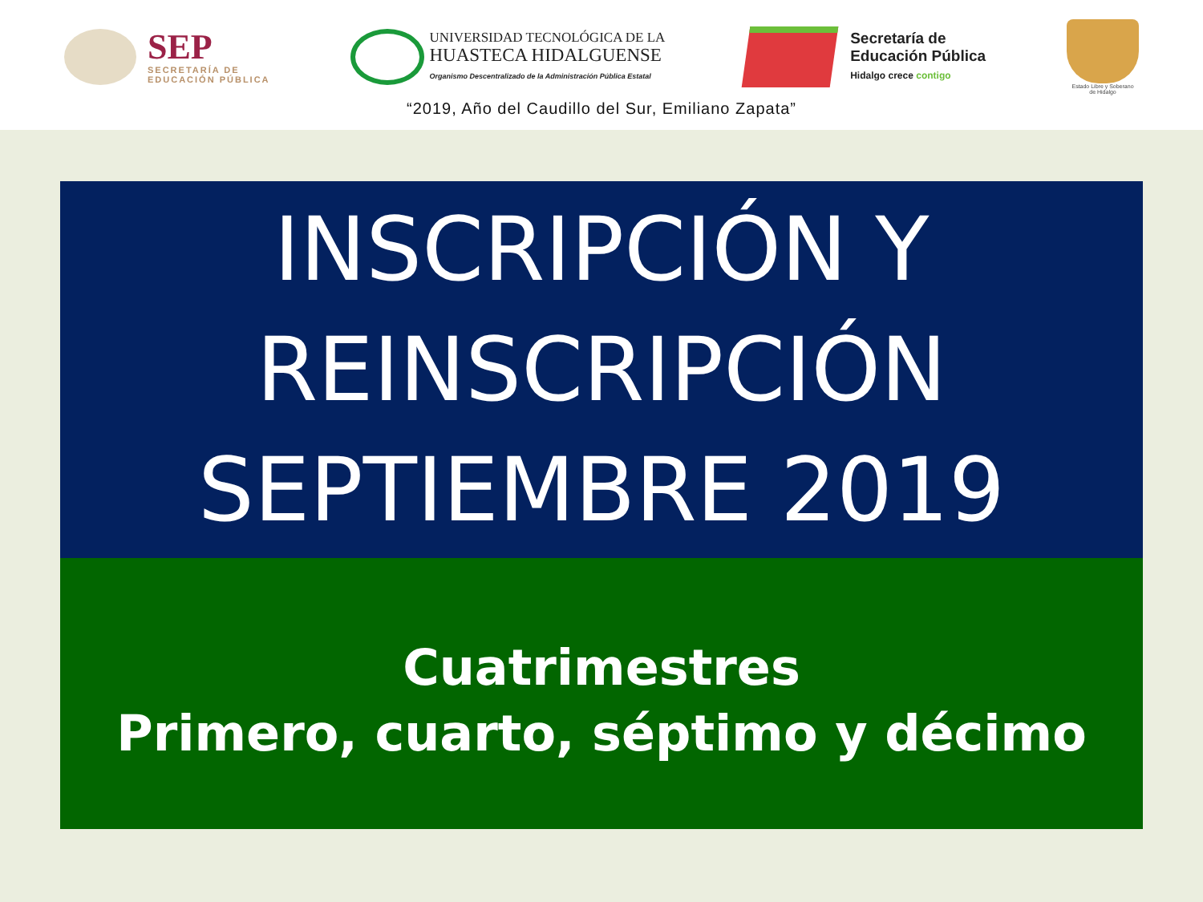SEP
SECRETARÍA DE
EDUCACIÓN PÚBLICA
UNIVERSIDAD TECNOLÓGICA DE LA
HUASTECA HIDALGUENSE
Organismo Descentralizado de la Administración Pública Estatal
Secretaría de
Educación Pública
Hidalgo crece contigo
Estado Libre y Soberano
de Hidalgo
“2019, Año del Caudillo del Sur, Emiliano Zapata”
INSCRIPCIÓN Y
REINSCRIPCIÓN
SEPTIEMBRE 2019
Cuatrimestres
Primero, cuarto, séptimo y décimo